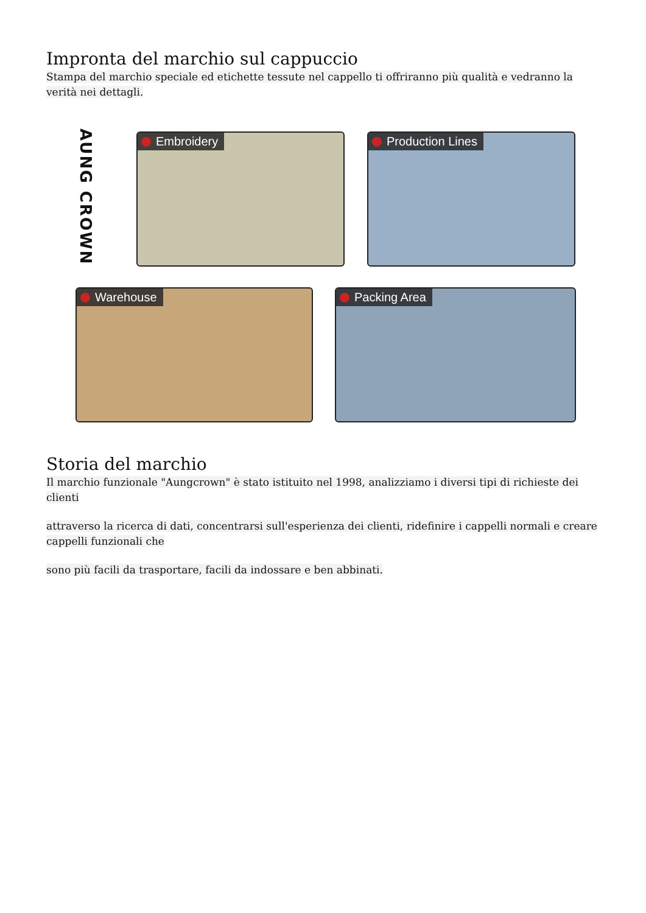Impronta del marchio sul cappuccio
Stampa del marchio speciale ed etichette tessute nel cappello ti offriranno più qualità e vedranno la verità nei dettagli.
AUNG CROWN
Embroidery Production Lines
Warehouse Packing Area
Storia del marchio
Il marchio funzionale "Aungcrown" è stato istituito nel 1998, analizziamo i diversi tipi di richieste dei clienti
attraverso la ricerca di dati, concentrarsi sull'esperienza dei clienti, ridefinire i cappelli normali e creare cappelli funzionali che
sono più facili da trasportare, facili da indossare e ben abbinati.